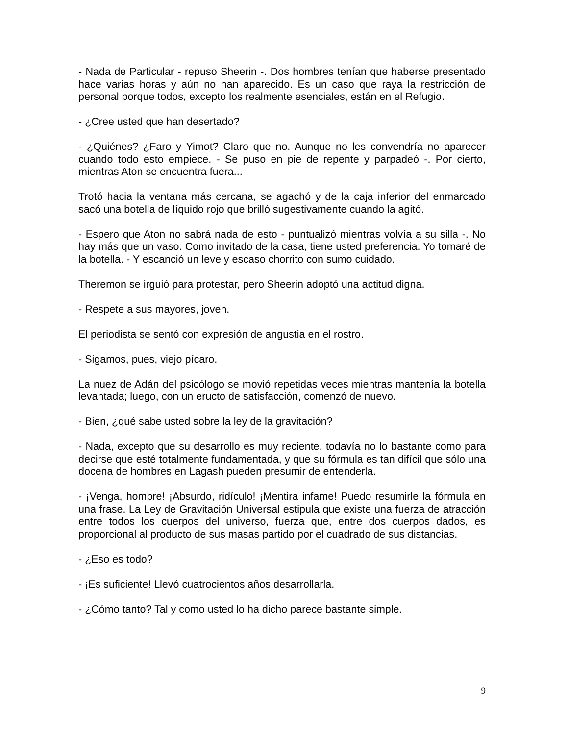- Nada de Particular - repuso Sheerin -. Dos hombres tenían que haberse presentado hace varias horas y aún no han aparecido. Es un caso que raya la restricción de personal porque todos, excepto los realmente esenciales, están en el Refugio.
- ¿Cree usted que han desertado?
- ¿Quiénes? ¿Faro y Yimot? Claro que no. Aunque no les convendría no aparecer cuando todo esto empiece. - Se puso en pie de repente y parpadeó -. Por cierto, mientras Aton se encuentra fuera...
Trotó hacia la ventana más cercana, se agachó y de la caja inferior del enmarcado sacó una botella de líquido rojo que brilló sugestivamente cuando la agitó.
- Espero que Aton no sabrá nada de esto - puntualizó mientras volvía a su silla -. No hay más que un vaso. Como invitado de la casa, tiene usted preferencia. Yo tomaré de la botella. - Y escanció un leve y escaso chorrito con sumo cuidado.
Theremon se irguió para protestar, pero Sheerin adoptó una actitud digna.
- Respete a sus mayores, joven.
El periodista se sentó con expresión de angustia en el rostro.
- Sigamos, pues, viejo pícaro.
La nuez de Adán del psicólogo se movió repetidas veces mientras mantenía la botella levantada; luego, con un eructo de satisfacción, comenzó de nuevo.
- Bien, ¿qué sabe usted sobre la ley de la gravitación?
- Nada, excepto que su desarrollo es muy reciente, todavía no lo bastante como para decirse que esté totalmente fundamentada, y que su fórmula es tan difícil que sólo una docena de hombres en Lagash pueden presumir de entenderla.
- ¡Venga, hombre! ¡Absurdo, ridículo! ¡Mentira infame! Puedo resumirle la fórmula en una frase. La Ley de Gravitación Universal estipula que existe una fuerza de atracción entre todos los cuerpos del universo, fuerza que, entre dos cuerpos dados, es proporcional al producto de sus masas partido por el cuadrado de sus distancias.
- ¿Eso es todo?
- ¡Es suficiente! Llevó cuatrocientos años desarrollarla.
- ¿Cómo tanto? Tal y como usted lo ha dicho parece bastante simple.
9